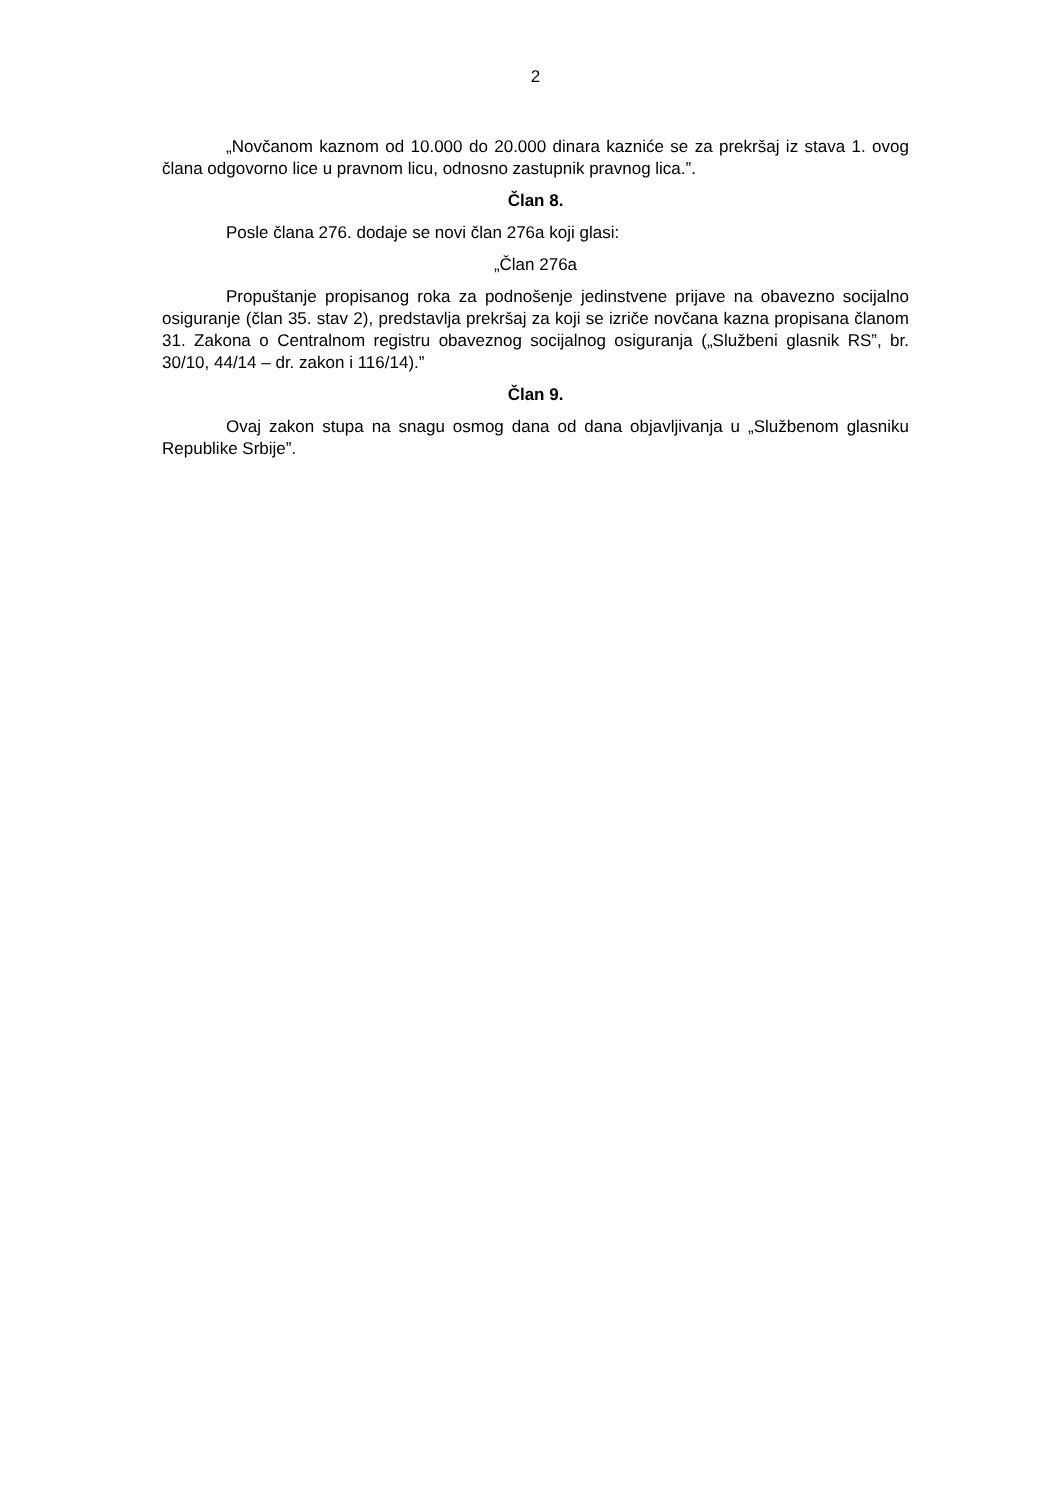2
„Novčanom kaznom od 10.000 do 20.000 dinara kazniće se za prekršaj iz stava 1. ovog člana odgovorno lice u pravnom licu, odnosno zastupnik pravnog lica.”.
Član 8.
Posle člana 276. dodaje se novi član 276a koji glasi:
„Član 276a
Propuštanje propisanog roka za podnošenje jedinstvene prijave na obavezno socijalno osiguranje (član 35. stav 2), predstavlja prekršaj za koji se izriče novčana kazna propisana članom 31. Zakona o Centralnom registru obaveznog socijalnog osiguranja („Službeni glasnik RS”, br. 30/10, 44/14 – dr. zakon i 116/14).”
Član 9.
Ovaj zakon stupa na snagu osmog dana od dana objavljivanja u „Službenom glasniku Republike Srbije”.